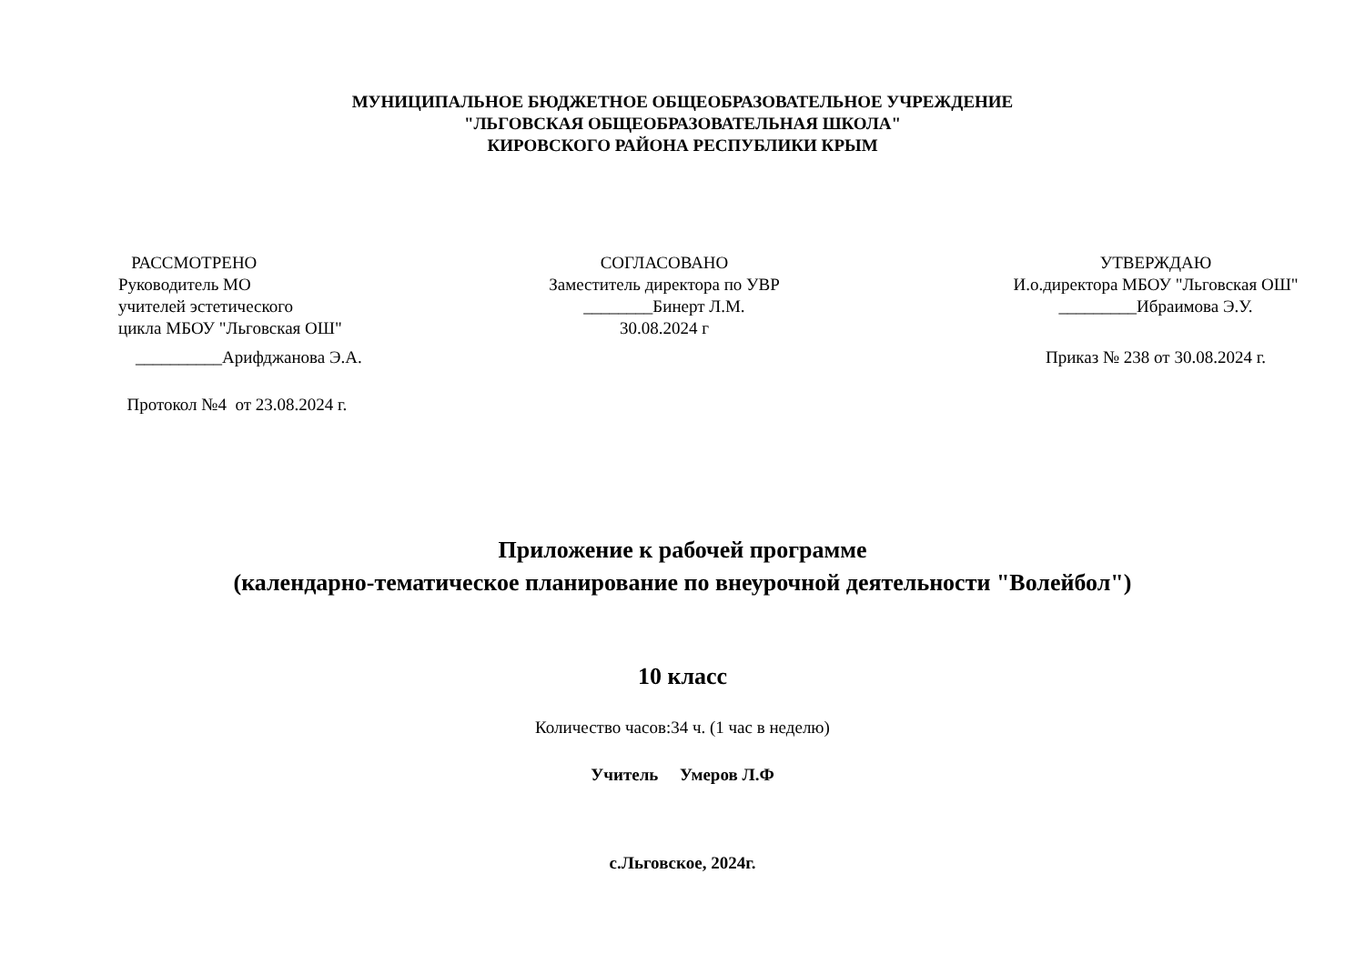МУНИЦИПАЛЬНОЕ БЮДЖЕТНОЕ ОБЩЕОБРАЗОВАТЕЛЬНОЕ УЧРЕЖДЕНИЕ
"ЛЬГОВСКАЯ ОБЩЕОБРАЗОВАТЕЛЬНАЯ ШКОЛА"
КИРОВСКОГО РАЙОНА РЕСПУБЛИКИ КРЫМ
РАССМОТРЕНО
Руководитель МО
учителей эстетического
цикла МБОУ "Льговская ОШ"
__________Арифджанова Э.А.
Протокол №4 от 23.08.2024 г.
СОГЛАСОВАНО
Заместитель директора по УВР
________Бинерт Л.М.
30.08.2024 г
УТВЕРЖДАЮ
И.о.директора МБОУ "Льговская ОШ"
_________Ибраимова Э.У.
Приказ № 238 от 30.08.2024 г.
Приложение к рабочей программе
(календарно-тематическое планирование по внеурочной деятельности "Волейбол")
10 класс
Количество часов:34 ч. (1 час в неделю)
Учитель Умеров Л.Ф
с.Льговское, 2024г.